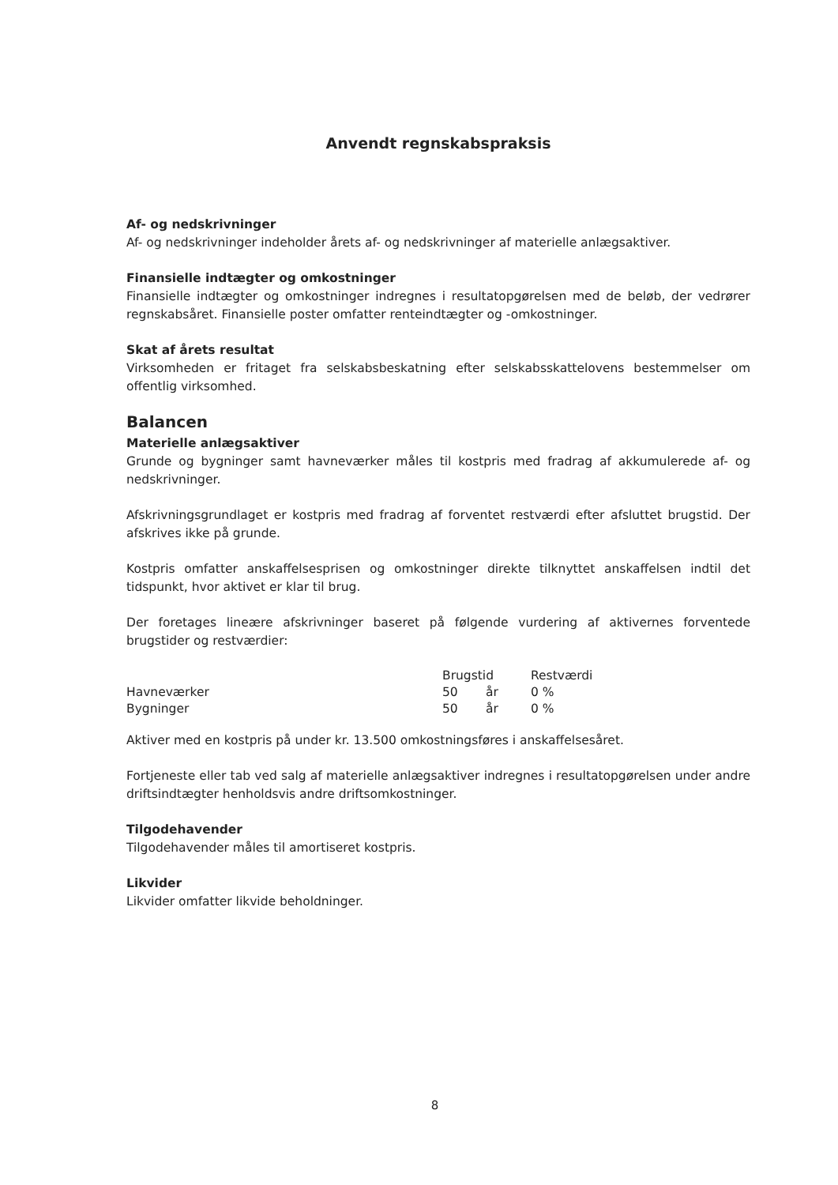Anvendt regnskabspraksis
Af- og nedskrivninger
Af- og nedskrivninger indeholder årets af- og nedskrivninger af materielle anlægsaktiver.
Finansielle indtægter og omkostninger
Finansielle indtægter og omkostninger indregnes i resultatopgørelsen med de beløb, der vedrører regnskabsåret. Finansielle poster omfatter renteindtægter og -omkostninger.
Skat af årets resultat
Virksomheden er fritaget fra selskabsbeskatning efter selskabsskattelovens bestemmelser om offentlig virksomhed.
Balancen
Materielle anlægsaktiver
Grunde og bygninger samt havneværker måles til kostpris med fradrag af akkumulerede af- og nedskrivninger.
Afskrivningsgrundlaget er kostpris med fradrag af forventet restværdi efter afsluttet brugstid. Der afskrives ikke på grunde.
Kostpris omfatter anskaffelsesprisen og omkostninger direkte tilknyttet anskaffelsen indtil det tidspunkt, hvor aktivet er klar til brug.
Der foretages lineære afskrivninger baseret på følgende vurdering af aktivernes forventede brugstider og restværdier:
| | Brugstid | | Restværdi |
| --- | --- | --- | --- |
| Havneværker | 50 | år | 0 % |
| Bygninger | 50 | år | 0 % |
Aktiver med en kostpris på under kr. 13.500 omkostningsføres i anskaffelsesåret.
Fortjeneste eller tab ved salg af materielle anlægsaktiver indregnes i resultatopgørelsen under andre driftsindtægter henholdsvis andre driftsomkostninger.
Tilgodehavender
Tilgodehavender måles til amortiseret kostpris.
Likvider
Likvider omfatter likvide beholdninger.
8